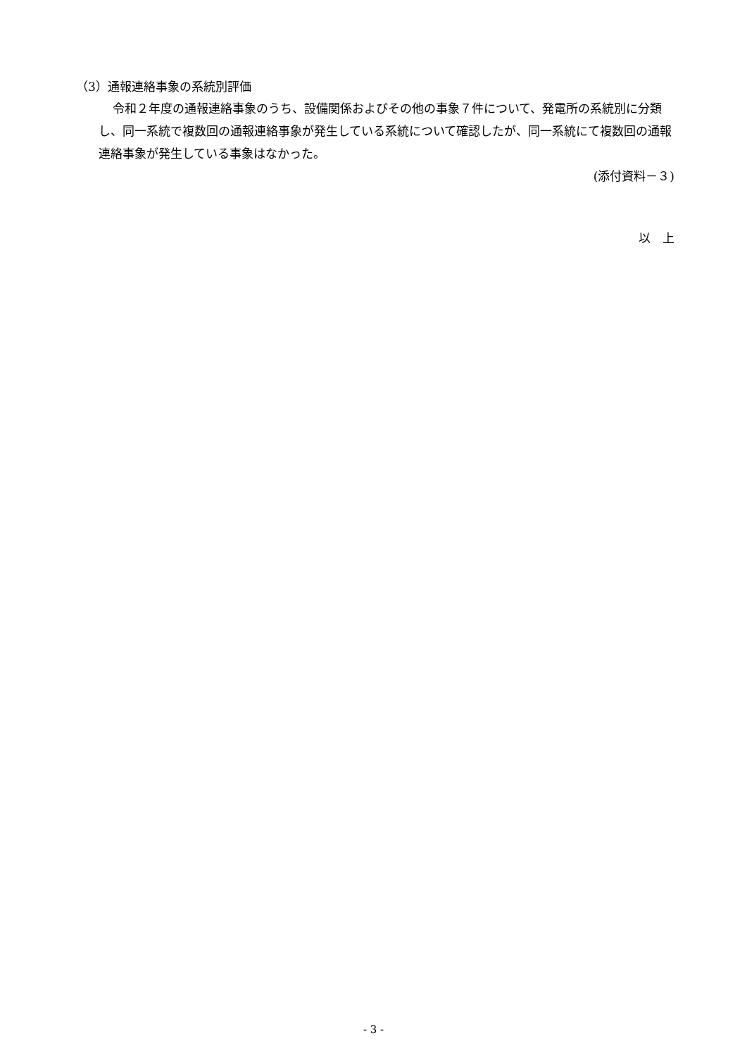（3）通報連絡事象の系統別評価
令和２年度の通報連絡事象のうち、設備関係およびその他の事象７件について、発電所の系統別に分類し、同一系統で複数回の通報連絡事象が発生している系統について確認したが、同一系統にて複数回の通報連絡事象が発生している事象はなかった。
(添付資料－３)
以　上
- 3 -